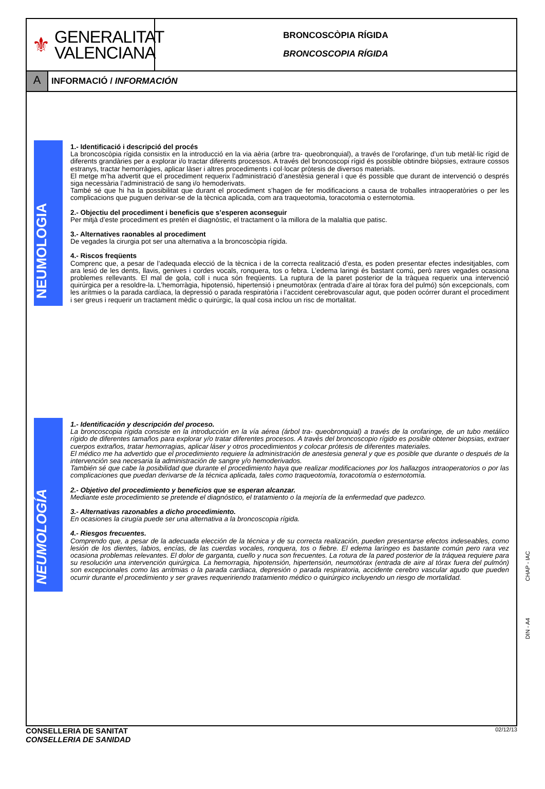⚜
GENERALITAT
VALENCIANA
BRONCOSCÒPIA RÍGIDA
BRONCOSCOPIA RÍGIDA
A
INFORMACIÓ / INFORMACIÓN
NEUMOLOGIA
1.- Identificació i descripció del procés
La broncoscòpia rígida consistix en la introducció en la via aèria (arbre tra- queobronquial), a través de l’orofaringe, d’un tub metàl·lic rígid de diferents grandàries per a explorar i/o tractar diferents processos. A través del broncoscopi rígid és possible obtindre biòpsies, extraure cossos estranys, tractar hemorràgies, aplicar làser i altres procediments i col·locar pròtesis de diversos materials.
El metge m’ha advertit que el procediment requerix l’administració d’anestèsia general i que és possible que durant de intervenció o després siga necessària l’administració de sang i/o hemoderivats.
També sé que hi ha la possibilitat que durant el procediment s’hagen de fer modificacions a causa de troballes intraoperatòries o per les complicacions que puguen derivar-se de la tècnica aplicada, com ara traqueotomia, toracotomia o esternotomia.
2.- Objectiu del procediment i beneficis que s’esperen aconseguir
Per mitjà d’este procediment es pretén el diagnòstic, el tractament o la millora de la malaltia que patisc.
3.- Alternatives raonables al procediment
De vegades la cirurgia pot ser una alternativa a la broncoscòpia rígida.
4.- Riscos freqüents
Comprenc que, a pesar de l’adequada elecció de la tècnica i de la correcta realització d’esta, es poden presentar efectes indesitjables, com ara lesió de les dents, llavis, genives i cordes vocals, ronquera, tos o febra. L’edema laringi és bastant comú, però rares vegades ocasiona problemes rellevants. El mal de gola, coll i nuca són freqüents. La ruptura de la paret posterior de la tràquea requerix una intervenció quirúrgica per a resoldre-la. L’hemorràgia, hipotensió, hipertensió i pneumotòrax (entrada d’aire al tòrax fora del pulmó) són excepcionals, com les arítmies o la parada cardíaca, la depressió o parada respiratòria i l’accident cerebrovascular agut, que poden ocórrer durant el procediment i ser greus i requerir un tractament mèdic o quirúrgic, la qual cosa inclou un risc de mortalitat.
NEUMOLOGÍA
1.- Identificación y descripción del proceso.
La broncoscopia rígida consiste en la introducción en la vía aérea (árbol tra- queobronquial) a través de la orofaringe, de un tubo metálico rígido de diferentes tamaños para explorar y/o tratar diferentes procesos. A través del broncoscopio rígido es posible obtener biopsias, extraer cuerpos extraños, tratar hemorragias, aplicar láser y otros procedimientos y colocar prótesis de diferentes materiales.
El médico me ha advertido que el procedimiento requiere la administración de anestesia general y que es posible que durante o después de la intervención sea necesaria la administración de sangre y/o hemoderivados.
También sé que cabe la posibilidad que durante el procedimiento haya que realizar modificaciones por los hallazgos intraoperatorios o por las complicaciones que puedan derivarse de la técnica aplicada, tales como traqueotomía, toracotomía o esternotomía.
2.- Objetivo del procedimiento y beneficios que se esperan alcanzar.
Mediante este procedimiento se pretende el diagnóstico, el tratamiento o la mejoría de la enfermedad que padezco.
3.- Alternativas razonables a dicho procedimiento.
En ocasiones la cirugía puede ser una alternativa a la broncoscopia rígida.
4.- Riesgos frecuentes.
Comprendo que, a pesar de la adecuada elección de la técnica y de su correcta realización, pueden presentarse efectos indeseables, como lesión de los dientes, labios, encías, de las cuerdas vocales, ronquera, tos o fiebre. El edema laríngeo es bastante común pero rara vez ocasiona problemas relevantes. El dolor de garganta, cuello y nuca son frecuentes. La rotura de la pared posterior de la tráquea requiere para su resolución una intervención quirúrgica. La hemorragia, hipotensión, hipertensión, neumotórax (entrada de aire al tórax fuera del pulmón) son excepcionales como las arritmias o la parada cardiaca, depresión o parada respiratoria, accidente cerebro vascular agudo que pueden ocurrir durante el procedimiento y ser graves requeririendo tratamiento médico o quirúrgico incluyendo un riesgo de mortalidad.
CHAP - IAC
DIN - A4
CONSELLERIA DE SANITAT
CONSELLERIA DE SANIDAD
02/12/13